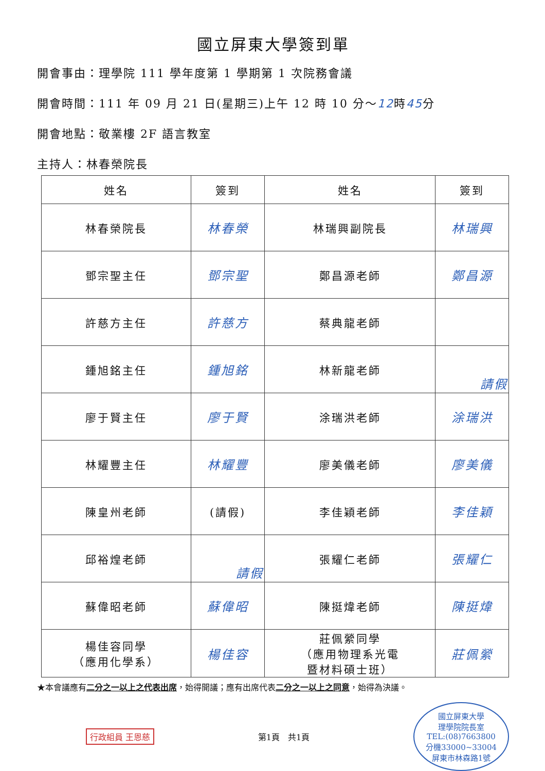國立屏東大學簽到單
開會事由：理學院 111 學年度第 1 學期第 1 次院務會議
開會時間：111 年 09 月 21 日(星期三)上午 12 時 10 分～12時45分
開會地點：敬業樓 2F 語言教室
主持人：林春榮院長
| 姓名 | 簽到 | 姓名 | 簽到 |
| --- | --- | --- | --- |
| 林春榮院長 | 林春榮 | 林瑞興副院長 | 林瑞興 |
| 鄧宗聖主任 | 鄧宗聖 | 鄭昌源老師 | 鄭昌源 |
| 許慈方主任 | 許慈方 | 蔡典龍老師 | |
| 鍾旭銘主任 | 鍾旭銘 | 林新龍老師 | 請假 |
| 廖于賢主任 | 廖于賢 | 涂瑞洪老師 | 涂瑞洪 |
| 林耀豐主任 | 林耀豐 | 廖美儀老師 | 廖美儀 |
| 陳皇州老師 | (請假) | 李佳穎老師 | 李佳穎 |
| 邱裕煌老師 | 請假 | 張耀仁老師 | 張耀仁 |
| 蘇偉昭老師 | 蘇偉昭 | 陳挺煒老師 | 陳挺煒 |
| 楊佳容同學 （應用化學系） | 楊佳容 | 莊佩縈同學 （應用物理系光電 暨材料碩士班） | 莊佩縈 |
★本會議應有二分之一以上之代表出席，始得開議；應有出席代表二分之一以上之同意，始得為決議。
行政組員 王恩慈 第1頁　共1頁
國立屏東大學
理學院院長室
TEL:(08)7663800
分機33000~33004
屏東市林森路1號